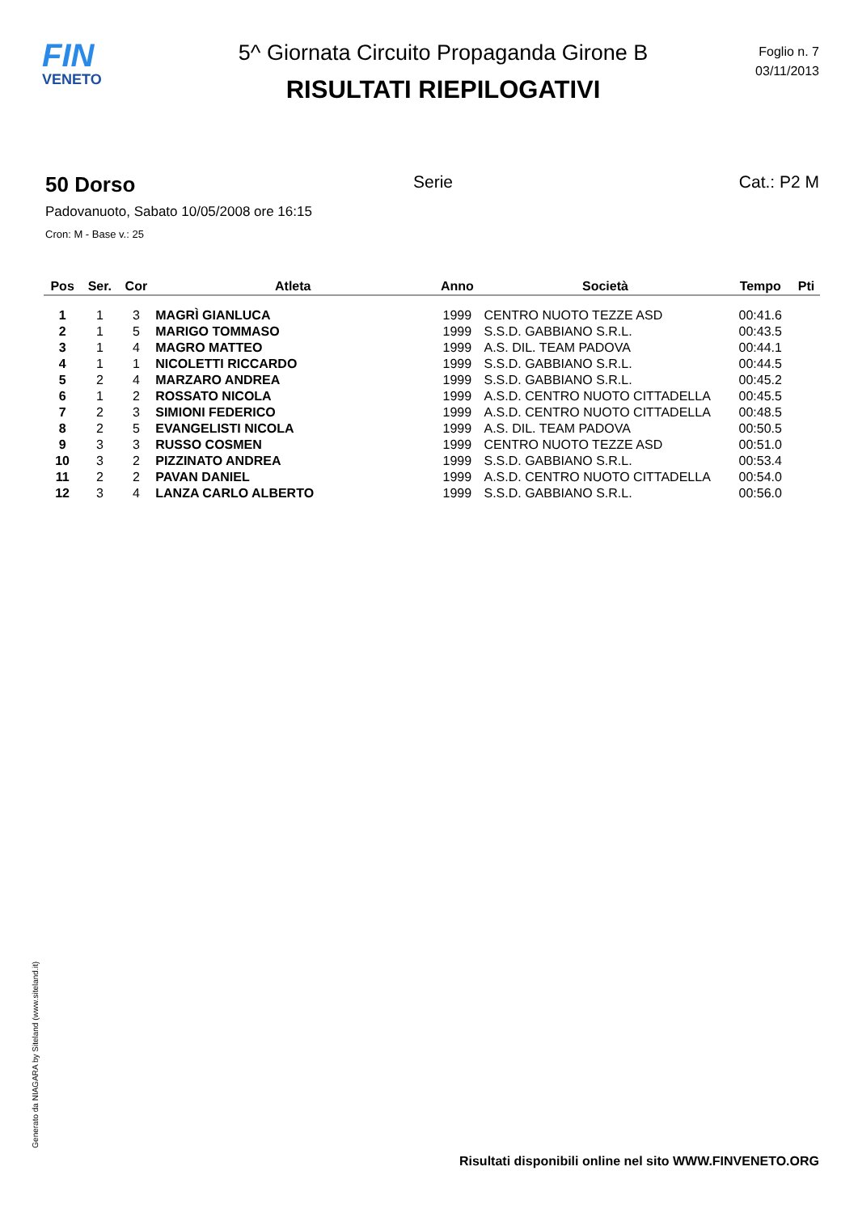FIN
VENETO
5^ Giornata Circuito Propaganda Girone B
RISULTATI RIEPILOGATIVI
Foglio n. 7
03/11/2013
50 Dorso
Serie Cat.: P2 M
Padovanuoto, Sabato 10/05/2008 ore 16:15
Cron: M - Base v.: 25
| Pos | Ser. | Cor | Atleta | Anno | Società | Tempo | Pti |
| --- | --- | --- | --- | --- | --- | --- | --- |
| 1 | 1 | 3 | MAGRÌ GIANLUCA | 1999 | CENTRO NUOTO TEZZE ASD | 00:41.6 | |
| 2 | 1 | 5 | MARIGO TOMMASO | 1999 | S.S.D. GABBIANO S.R.L. | 00:43.5 | |
| 3 | 1 | 4 | MAGRO MATTEO | 1999 | A.S. DIL. TEAM PADOVA | 00:44.1 | |
| 4 | 1 | 1 | NICOLETTI RICCARDO | 1999 | S.S.D. GABBIANO S.R.L. | 00:44.5 | |
| 5 | 2 | 4 | MARZARO ANDREA | 1999 | S.S.D. GABBIANO S.R.L. | 00:45.2 | |
| 6 | 1 | 2 | ROSSATO NICOLA | 1999 | A.S.D. CENTRO NUOTO CITTADELLA | 00:45.5 | |
| 7 | 2 | 3 | SIMIONI FEDERICO | 1999 | A.S.D. CENTRO NUOTO CITTADELLA | 00:48.5 | |
| 8 | 2 | 5 | EVANGELISTI NICOLA | 1999 | A.S. DIL. TEAM PADOVA | 00:50.5 | |
| 9 | 3 | 3 | RUSSO COSMEN | 1999 | CENTRO NUOTO TEZZE ASD | 00:51.0 | |
| 10 | 3 | 2 | PIZZINATO ANDREA | 1999 | S.S.D. GABBIANO S.R.L. | 00:53.4 | |
| 11 | 2 | 2 | PAVAN DANIEL | 1999 | A.S.D. CENTRO NUOTO CITTADELLA | 00:54.0 | |
| 12 | 3 | 4 | LANZA CARLO ALBERTO | 1999 | S.S.D. GABBIANO S.R.L. | 00:56.0 | |
Generato da NIAGARA by Siteland (www.siteland.it)
Risultati disponibili online nel sito WWW.FINVENETO.ORG